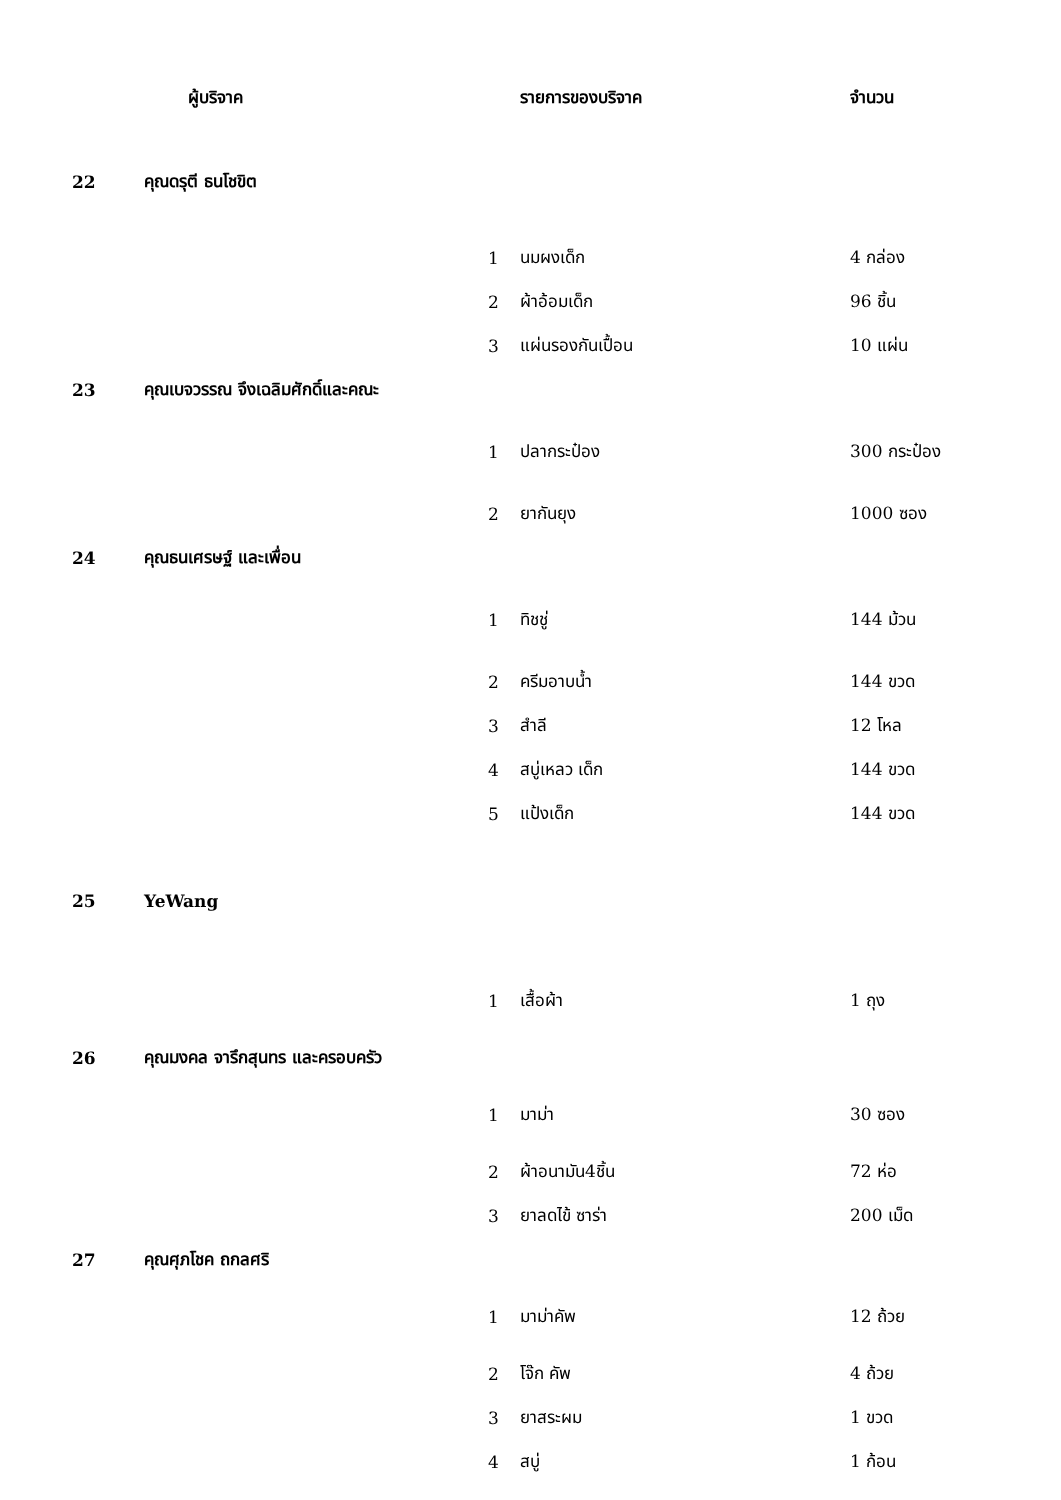| | ผู้บริจาค | | รายการของบริจาค | จำนวน |
| --- | --- | --- | --- | --- |
| 22 | คุณดรุตี ธนโชขิต | | | |
| | | 1 | นมผงเด็ก | 4 กล่อง |
| | | 2 | ผ้าอ้อมเด็ก | 96 ชิ้น |
| | | 3 | แผ่นรองกันเปื้อน | 10 แผ่น |
| 23 | คุณเบจวรรณ จึงเฉลิมศักดิ์และคณะ | | | |
| | | 1 | ปลากระป๋อง | 300 กระป๋อง |
| | | 2 | ยากันยุง | 1000 ซอง |
| 24 | คุณธนเศรษฐ์ และเพื่อน | | | |
| | | 1 | ทิชชู่ | 144 ม้วน |
| | | 2 | ครีมอาบน้ำ | 144 ขวด |
| | | 3 | สำลี | 12 โหล |
| | | 4 | สบู่เหลว เด็ก | 144 ขวด |
| | | 5 | แป้งเด็ก | 144 ขวด |
| 25 | YeWang | | | |
| | | 1 | เสื้อผ้า | 1 ถุง |
| 26 | คุณมงคล จารึกสุนทร และครอบครัว | | | |
| | | 1 | มาม่า | 30 ซอง |
| | | 2 | ผ้าอนามัน4ชิ้น | 72 ห่อ |
| | | 3 | ยาลดไข้ ซาร่า | 200 เม็ด |
| 27 | คุณศุภโชค ถกลศริ | | | |
| | | 1 | มาม่าคัพ | 12 ถ้วย |
| | | 2 | โจ๊ก คัพ | 4 ถ้วย |
| | | 3 | ยาสระผม | 1 ขวด |
| | | 4 | สบู่ | 1 ก้อน |